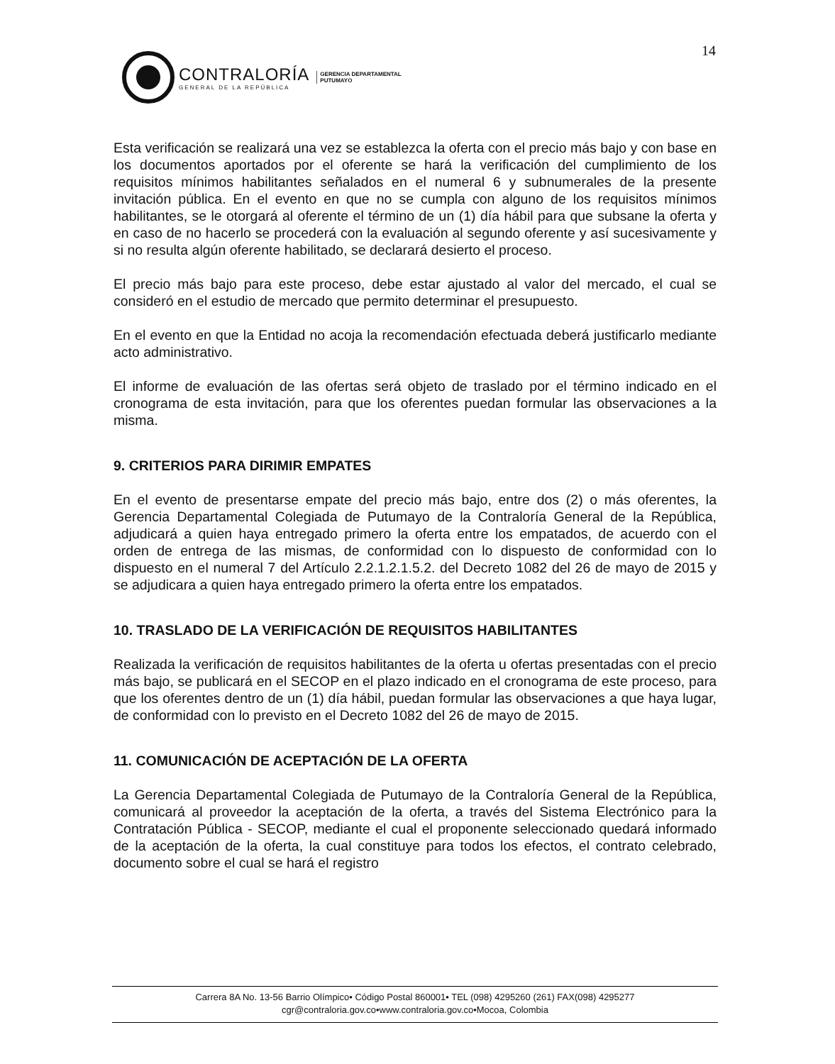14
CONTRALORÍA
GENERAL DE LA REPÚBLICA
GERENCIA DEPARTAMENTAL
PUTUMAYO
Esta verificación se realizará una vez se establezca la oferta con el precio más bajo y con base en los documentos aportados por el oferente se hará la verificación del cumplimiento de los requisitos mínimos habilitantes señalados en el numeral 6 y subnumerales de la presente invitación pública. En el evento en que no se cumpla con alguno de los requisitos mínimos habilitantes, se le otorgará al oferente el término de un (1) día hábil para que subsane la oferta y en caso de no hacerlo se procederá con la evaluación al segundo oferente y así sucesivamente y si no resulta algún oferente habilitado, se declarará desierto el proceso.
El precio más bajo para este proceso, debe estar ajustado al valor del mercado, el cual se consideró en el estudio de mercado que permito determinar el presupuesto.
En el evento en que la Entidad no acoja la recomendación efectuada deberá justificarlo mediante acto administrativo.
El informe de evaluación de las ofertas será objeto de traslado por el término indicado en el cronograma de esta invitación, para que los oferentes puedan formular las observaciones a la misma.
9. CRITERIOS PARA DIRIMIR EMPATES
En el evento de presentarse empate del precio más bajo, entre dos (2) o más oferentes, la Gerencia Departamental Colegiada de Putumayo de la Contraloría General de la República, adjudicará a quien haya entregado primero la oferta entre los empatados, de acuerdo con el orden de entrega de las mismas, de conformidad con lo dispuesto de conformidad con lo dispuesto en el numeral 7 del Artículo 2.2.1.2.1.5.2. del Decreto 1082 del 26 de mayo de 2015 y se adjudicara a quien haya entregado primero la oferta entre los empatados.
10. TRASLADO DE LA VERIFICACIÓN DE REQUISITOS HABILITANTES
Realizada la verificación de requisitos habilitantes de la oferta u ofertas presentadas con el precio más bajo, se publicará en el SECOP en el plazo indicado en el cronograma de este proceso, para que los oferentes dentro de un (1) día hábil, puedan formular las observaciones a que haya lugar, de conformidad con lo previsto en el Decreto 1082 del 26 de mayo de 2015.
11. COMUNICACIÓN DE ACEPTACIÓN DE LA OFERTA
La Gerencia Departamental Colegiada de Putumayo de la Contraloría General de la República, comunicará al proveedor la aceptación de la oferta, a través del Sistema Electrónico para la Contratación Pública - SECOP, mediante el cual el proponente seleccionado quedará informado de la aceptación de la oferta, la cual constituye para todos los efectos, el contrato celebrado, documento sobre el cual se hará el registro
Carrera 8A No. 13-56 Barrio Olímpico• Código Postal 860001• TEL (098) 4295260 (261) FAX(098) 4295277
cgr@contraloria.gov.co•www.contraloria.gov.co•Mocoa, Colombia